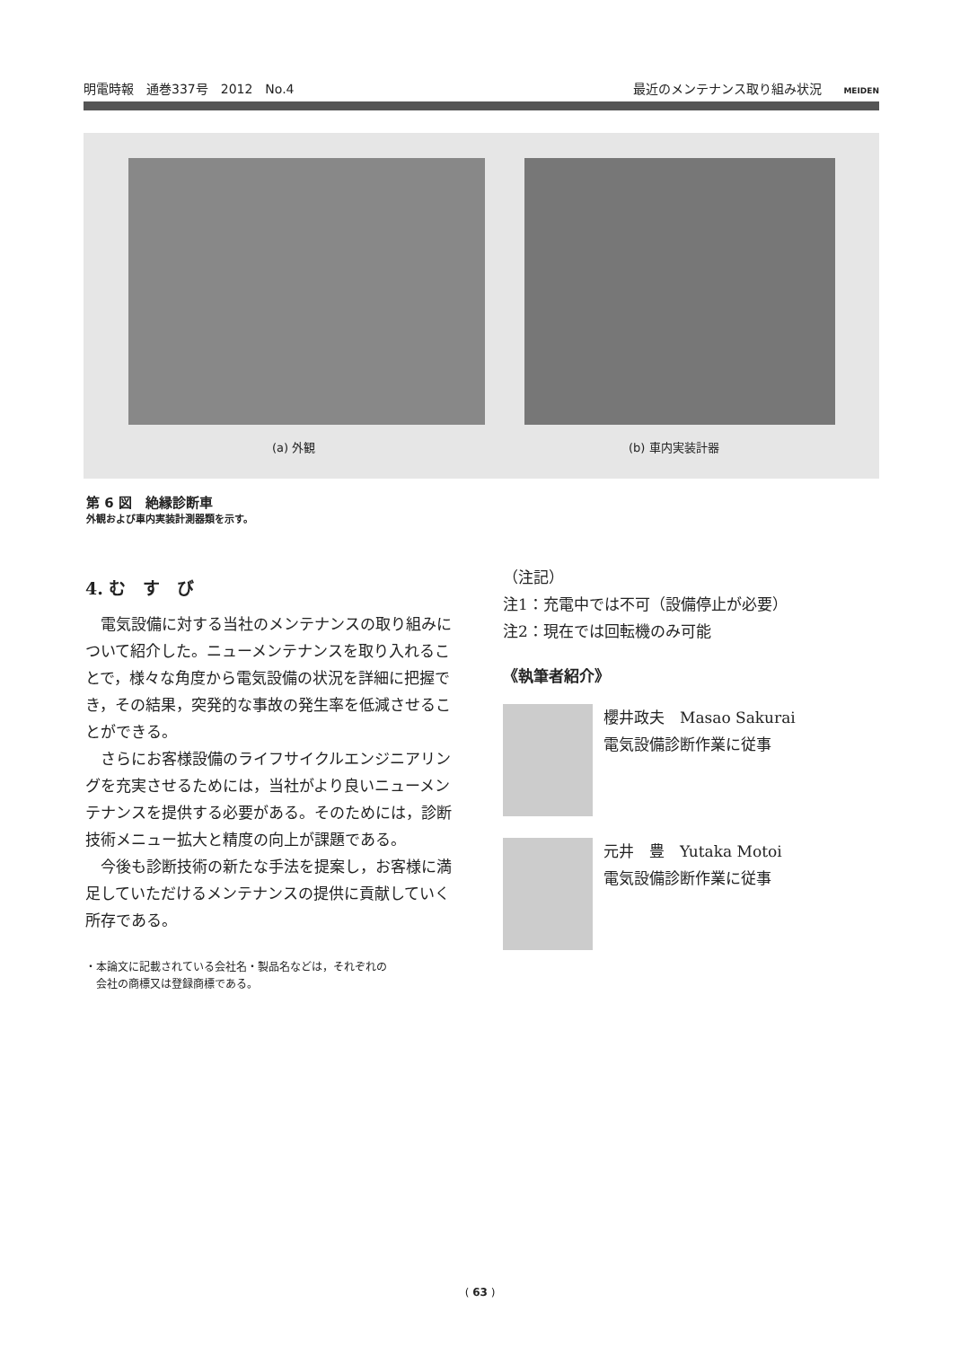明電時報　通巻337号　2012　No.4 最近のメンテナンス取り組み状況 MEIDEN
(a) 外観 (b) 車内実装計器
第 6 図　絶縁診断車
外観および車内実装計測器類を示す。
4. む　す　び
電気設備に対する当社のメンテナンスの取り組みについて紹介した。ニューメンテナンスを取り入れることで，様々な角度から電気設備の状況を詳細に把握でき，その結果，突発的な事故の発生率を低減させることができる。
さらにお客様設備のライフサイクルエンジニアリングを充実させるためには，当社がより良いニューメンテナンスを提供する必要がある。そのためには，診断技術メニュー拡大と精度の向上が課題である。
今後も診断技術の新たな手法を提案し，お客様に満足していただけるメンテナンスの提供に貢献していく所存である。
・本論文に記載されている会社名・製品名などは，それぞれの
　会社の商標又は登録商標である。
（注記）
注1：充電中では不可（設備停止が必要）
注2：現在では回転機のみ可能
《執筆者紹介》
櫻井政夫　Masao Sakurai
電気設備診断作業に従事
元井　豊　Yutaka Motoi
電気設備診断作業に従事
( 63 )